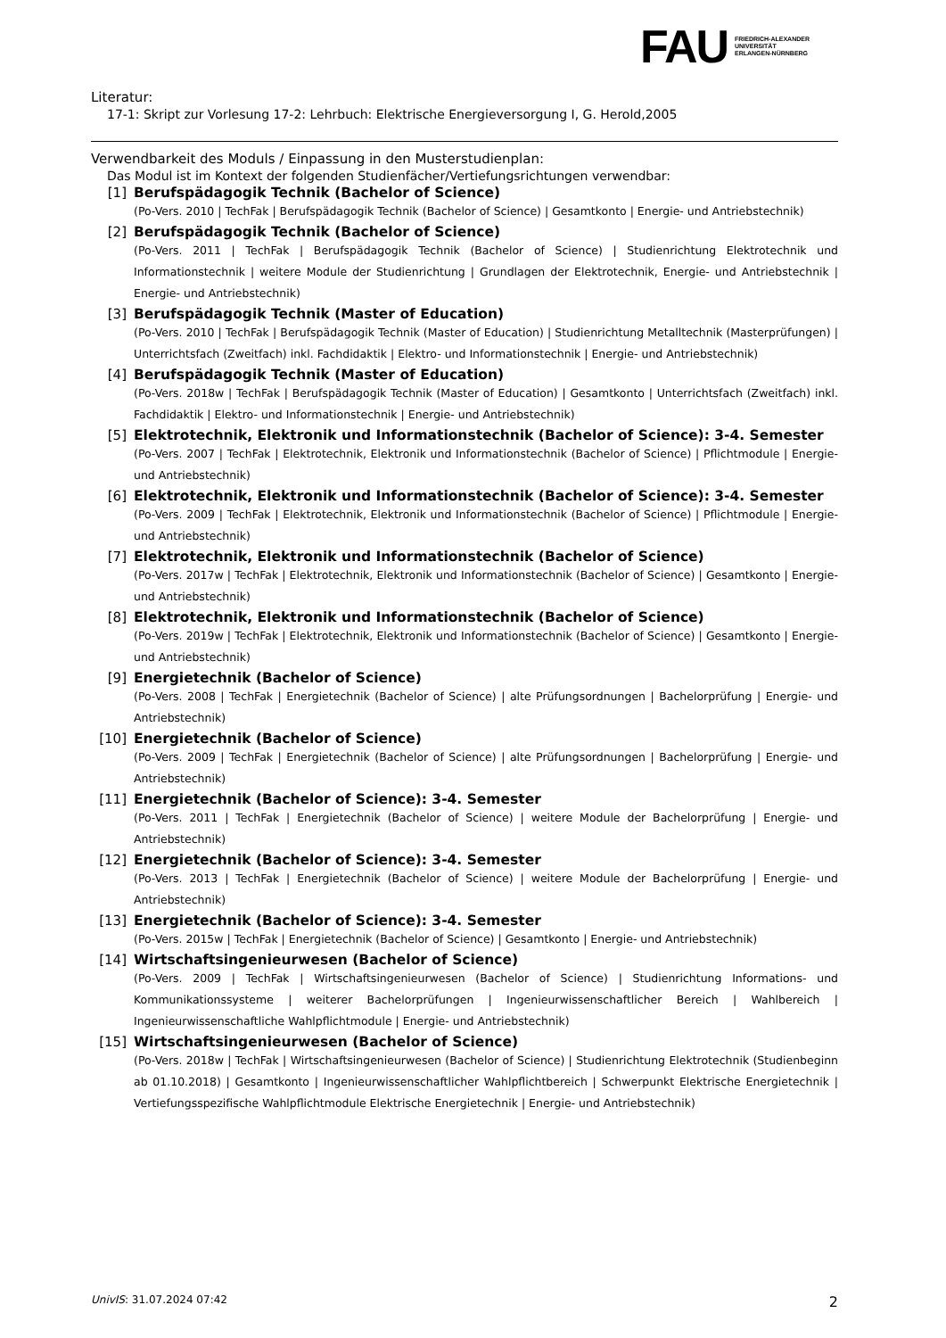FAU
FRIEDRICH-ALEXANDER
UNIVERSITÄT
ERLANGEN-NÜRNBERG
Literatur:
17-1: Skript zur Vorlesung 17-2: Lehrbuch: Elektrische Energieversorgung I, G. Herold,2005
Verwendbarkeit des Moduls / Einpassung in den Musterstudienplan:
Das Modul ist im Kontext der folgenden Studienfächer/Vertiefungsrichtungen verwendbar:
[1] Berufspädagogik Technik (Bachelor of Science)
(Po-Vers. 2010 | TechFak | Berufspädagogik Technik (Bachelor of Science) | Gesamtkonto | Energie- und Antriebstechnik)
[2] Berufspädagogik Technik (Bachelor of Science)
(Po-Vers. 2011 | TechFak | Berufspädagogik Technik (Bachelor of Science) | Studienrichtung Elektrotechnik und Informationstechnik | weitere Module der Studienrichtung | Grundlagen der Elektrotechnik, Energie- und Antriebstechnik | Energie- und Antriebstechnik)
[3] Berufspädagogik Technik (Master of Education)
(Po-Vers. 2010 | TechFak | Berufspädagogik Technik (Master of Education) | Studienrichtung Metalltechnik (Masterprüfungen) | Unterrichtsfach (Zweitfach) inkl. Fachdidaktik | Elektro- und Informationstechnik | Energie- und Antriebstechnik)
[4] Berufspädagogik Technik (Master of Education)
(Po-Vers. 2018w | TechFak | Berufspädagogik Technik (Master of Education) | Gesamtkonto | Unterrichtsfach (Zweitfach) inkl. Fachdidaktik | Elektro- und Informationstechnik | Energie- und Antriebstechnik)
[5] Elektrotechnik, Elektronik und Informationstechnik (Bachelor of Science): 3-4. Semester
(Po-Vers. 2007 | TechFak | Elektrotechnik, Elektronik und Informationstechnik (Bachelor of Science) | Pflichtmodule | Energie- und Antriebstechnik)
[6] Elektrotechnik, Elektronik und Informationstechnik (Bachelor of Science): 3-4. Semester
(Po-Vers. 2009 | TechFak | Elektrotechnik, Elektronik und Informationstechnik (Bachelor of Science) | Pflichtmodule | Energie- und Antriebstechnik)
[7] Elektrotechnik, Elektronik und Informationstechnik (Bachelor of Science)
(Po-Vers. 2017w | TechFak | Elektrotechnik, Elektronik und Informationstechnik (Bachelor of Science) | Gesamtkonto | Energie- und Antriebstechnik)
[8] Elektrotechnik, Elektronik und Informationstechnik (Bachelor of Science)
(Po-Vers. 2019w | TechFak | Elektrotechnik, Elektronik und Informationstechnik (Bachelor of Science) | Gesamtkonto | Energie- und Antriebstechnik)
[9] Energietechnik (Bachelor of Science)
(Po-Vers. 2008 | TechFak | Energietechnik (Bachelor of Science) | alte Prüfungsordnungen | Bachelorprüfung | Energie- und Antriebstechnik)
[10] Energietechnik (Bachelor of Science)
(Po-Vers. 2009 | TechFak | Energietechnik (Bachelor of Science) | alte Prüfungsordnungen | Bachelorprüfung | Energie- und Antriebstechnik)
[11] Energietechnik (Bachelor of Science): 3-4. Semester
(Po-Vers. 2011 | TechFak | Energietechnik (Bachelor of Science) | weitere Module der Bachelorprüfung | Energie- und Antriebstechnik)
[12] Energietechnik (Bachelor of Science): 3-4. Semester
(Po-Vers. 2013 | TechFak | Energietechnik (Bachelor of Science) | weitere Module der Bachelorprüfung | Energie- und Antriebstechnik)
[13] Energietechnik (Bachelor of Science): 3-4. Semester
(Po-Vers. 2015w | TechFak | Energietechnik (Bachelor of Science) | Gesamtkonto | Energie- und Antriebstechnik)
[14] Wirtschaftsingenieurwesen (Bachelor of Science)
(Po-Vers. 2009 | TechFak | Wirtschaftsingenieurwesen (Bachelor of Science) | Studienrichtung Informations- und Kommunikationssysteme | weiterer Bachelorprüfungen | Ingenieurwissenschaftlicher Bereich | Wahlbereich | Ingenieurwissenschaftliche Wahlpflichtmodule | Energie- und Antriebstechnik)
[15] Wirtschaftsingenieurwesen (Bachelor of Science)
(Po-Vers. 2018w | TechFak | Wirtschaftsingenieurwesen (Bachelor of Science) | Studienrichtung Elektrotechnik (Studienbeginn ab 01.10.2018) | Gesamtkonto | Ingenieurwissenschaftlicher Wahlpflichtbereich | Schwerpunkt Elektrische Energietechnik | Vertiefungsspezifische Wahlpflichtmodule Elektrische Energietechnik | Energie- und Antriebstechnik)
UnivIS: 31.07.2024 07:42 2